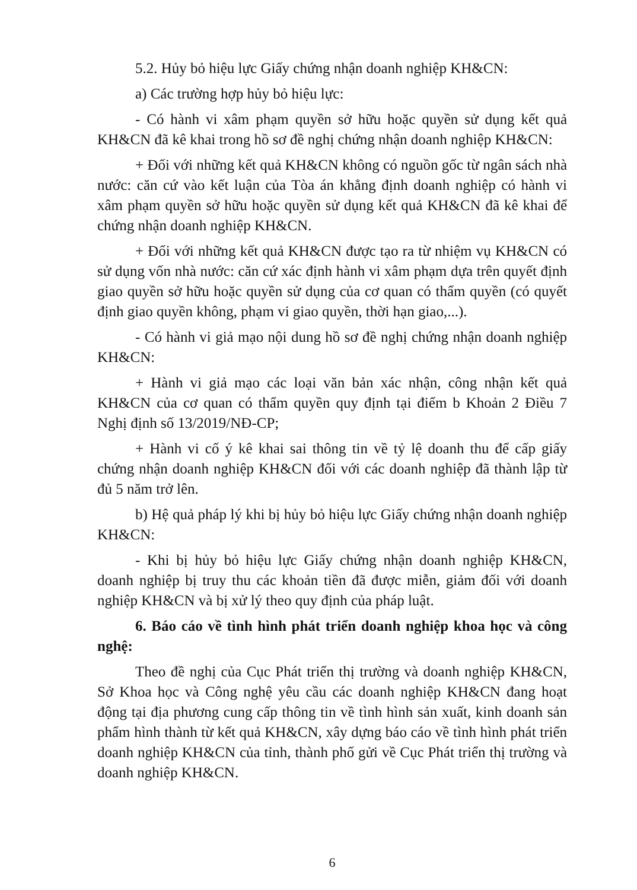5.2. Hủy bỏ hiệu lực Giấy chứng nhận doanh nghiệp KH&CN:
a) Các trường hợp hủy bỏ hiệu lực:
- Có hành vi xâm phạm quyền sở hữu hoặc quyền sử dụng kết quả KH&CN đã kê khai trong hồ sơ đề nghị chứng nhận doanh nghiệp KH&CN:
+ Đối với những kết quả KH&CN không có nguồn gốc từ ngân sách nhà nước: căn cứ vào kết luận của Tòa án khẳng định doanh nghiệp có hành vi xâm phạm quyền sở hữu hoặc quyền sử dụng kết quả KH&CN đã kê khai để chứng nhận doanh nghiệp KH&CN.
+ Đối với những kết quả KH&CN được tạo ra từ nhiệm vụ KH&CN có sử dụng vốn nhà nước: căn cứ xác định hành vi xâm phạm dựa trên quyết định giao quyền sở hữu hoặc quyền sử dụng của cơ quan có thẩm quyền (có quyết định giao quyền không, phạm vi giao quyền, thời hạn giao,...).
- Có hành vi giả mạo nội dung hồ sơ đề nghị chứng nhận doanh nghiệp KH&CN:
+ Hành vi giả mạo các loại văn bản xác nhận, công nhận kết quả KH&CN của cơ quan có thẩm quyền quy định tại điểm b Khoản 2 Điều 7 Nghị định số 13/2019/NĐ-CP;
+ Hành vi cố ý kê khai sai thông tin về tỷ lệ doanh thu để cấp giấy chứng nhận doanh nghiệp KH&CN đối với các doanh nghiệp đã thành lập từ đủ 5 năm trở lên.
b) Hệ quả pháp lý khi bị hủy bỏ hiệu lực Giấy chứng nhận doanh nghiệp KH&CN:
- Khi bị hủy bỏ hiệu lực Giấy chứng nhận doanh nghiệp KH&CN, doanh nghiệp bị truy thu các khoản tiền đã được miễn, giảm đối với doanh nghiệp KH&CN và bị xử lý theo quy định của pháp luật.
6. Báo cáo về tình hình phát triển doanh nghiệp khoa học và công nghệ:
Theo đề nghị của Cục Phát triển thị trường và doanh nghiệp KH&CN, Sở Khoa học và Công nghệ yêu cầu các doanh nghiệp KH&CN đang hoạt động tại địa phương cung cấp thông tin về tình hình sản xuất, kinh doanh sản phẩm hình thành từ kết quả KH&CN, xây dựng báo cáo về tình hình phát triển doanh nghiệp KH&CN của tỉnh, thành phố gửi về Cục Phát triển thị trường và doanh nghiệp KH&CN.
6